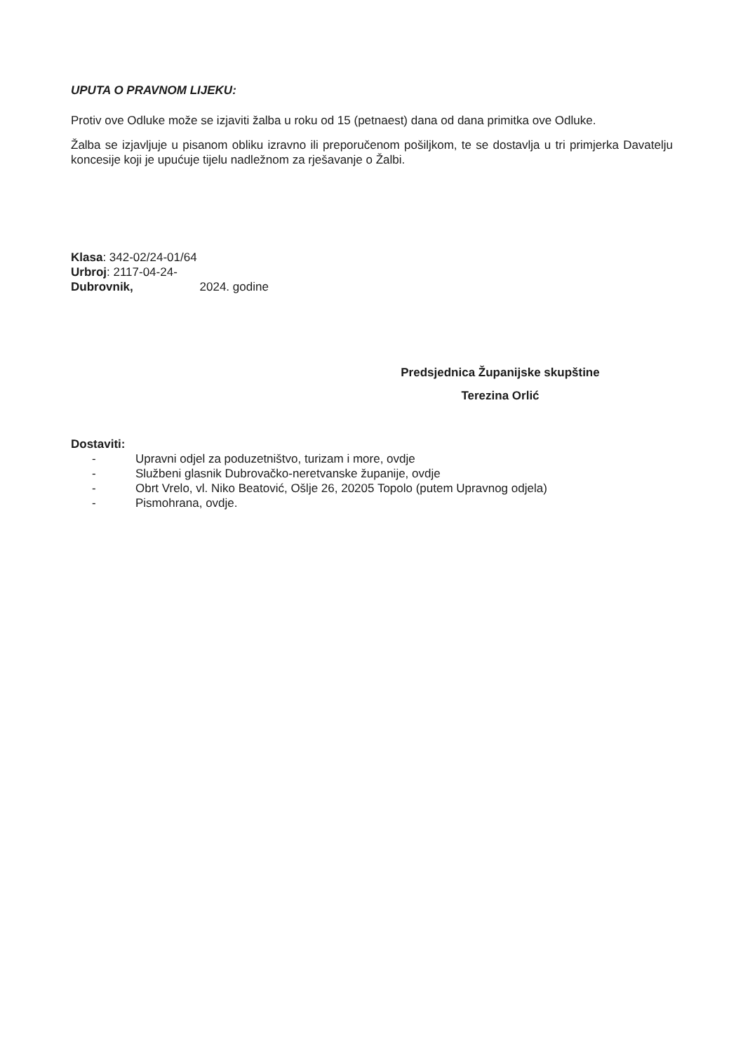UPUTA O PRAVNOM LIJEKU:
Protiv ove Odluke može se izjaviti žalba u roku od 15 (petnaest) dana od dana primitka ove Odluke.
Žalba se izjavljuje u pisanom obliku izravno ili preporučenom pošiljkom, te se dostavlja u tri primjerka Davatelju koncesije koji je upućuje tijelu nadležnom za rješavanje o Žalbi.
Klasa: 342-02/24-01/64
Urbroj: 2117-04-24-
Dubrovnik, 2024. godine
Predsjednica Županijske skupštine
Terezina Orlić
Dostaviti:
- Upravni odjel za poduzetništvo, turizam i more, ovdje
- Službeni glasnik Dubrovačko-neretvanske županije, ovdje
- Obrt Vrelo, vl. Niko Beatović, Ošlje 26, 20205 Topolo (putem Upravnog odjela)
- Pismohrana, ovdje.